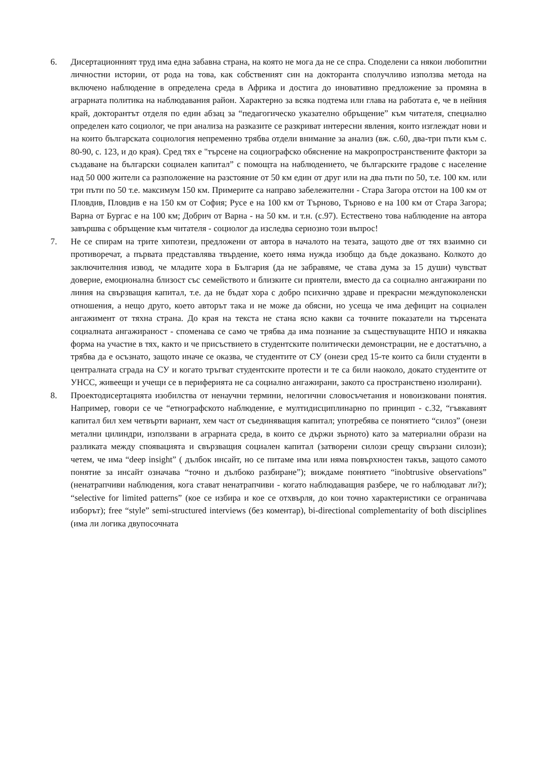6. Дисертационният труд има една забавна страна, на която не мога да не се спра. Споделени са някои любопитни личностни истории, от рода на това, как собственият син на докторанта сполучливо използва метода на включено наблюдение в определена среда в Африка и достига до иновативно предложение за промяна в аграрната политика на наблюдавания район. Характерно за всяка подтема или глава на работата е, че в нейния край, докторантът отделя по един абзац за “педагогическо указателно обръщение” към читателя, специално определен като социолог, че при анализа на разказите се разкриват интересни явления, които изглеждат нови и на които българската социология непременно трябва отдели внимание за анализ (вж. с.60, два-три пъти към с. 80-90, с. 123, и до края). Сред тях е "търсене на социографско обяснение на макропространствените фактори за създаване на български социален капитал” с помощта на наблюдението, че българските градове с население над 50 000 жители са разположение на разстояние от 50 км един от друг или на два пъти по 50, т.е. 100 км. или три пъти по 50 т.е. максимум 150 км. Примерите са направо забележителни - Стара Загора отстои на 100 км от Пловдив, Пловдив е на 150 км от София; Русе е на 100 км от Търново, Търново е на 100 км от Стара Загора; Варна от Бургас е на 100 км; Добрич от Варна - на 50 км. и т.н. (с.97). Естествено това наблюдение на автора завършва с обръщение към читателя - социолог да изследва сериозно този въпрос!
7. Не се спирам на трите хипотези, предложени от автора в началото на тезата, защото две от тях взаимно си противоречат, а първата представлява твърдение, което няма нужда изобщо да бъде доказвано. Колкото до заключителния извод, че младите хора в България (да не забравяме, че става дума за 15 души) чувстват доверие, емоционална близост със семейството и близките си приятели, вместо да са социално ангажирани по линия на свързващия капитал, т.е. да не бъдат хора с добро психично здраве и прекрасни междупоколенски отношения, а нещо друго, което авторът така и не може да обясни, но усеща че има дефицит на социален ангажимент от тяхна страна. До края на текста не стана ясно какви са точните показатели на търсената социалната ангажираност - споменава се само че трябва да има познание за съществуващите НПО и някаква форма на участие в тях, както и че присъствието в студентските политически демонстрации, не е достатъчно, а трябва да е осъзнато, защото иначе се оказва, че студентите от СУ (онези сред 15-те които са били студенти в централната сграда на СУ и когато тръгват студентските протести и те са били наоколо, докато студентите от УНСС, живеещи и учещи се в периферията не са социално ангажирани, закото са пространствено изолирани).
8. Проектодисертацията изобилства от ненаучни термини, нелогични словосъчетания и новоизковани понятия. Например, говори се че “етнографското наблюдение, е мултидисциплинарно по принцип - с.32, “гъвкавият капитал бил хем четвърти вариант, хем част от съединяващия капитал; употребява се понятието “силоз” (онези метални цилиндри, използвани в аграрната среда, в които се държи зърното) като за материални образи на разликата между споявацията и свързващия социален капитал (затворени силози срещу свързани силози); четем, че има “deep insight” ( дълбок инсайт, но се питаме има или няма повърхностен такъв, защото самото понятие за инсайт означава “точно и дълбоко разбиране”); виждаме понятието “inobtrusive observations” (ненатрапчиви наблюдения, кога стават ненатрапчиви - когато наблюдаващия разбере, че го наблюдават ли?); “selective for limited patterns” (кое се избира и кое се отхвърля, до кои точно характеристики се ограничава изборът); free “style” semi-structured interviews (без коментар), bi-directional complementarity of both disciplines (има ли логика двупосочната